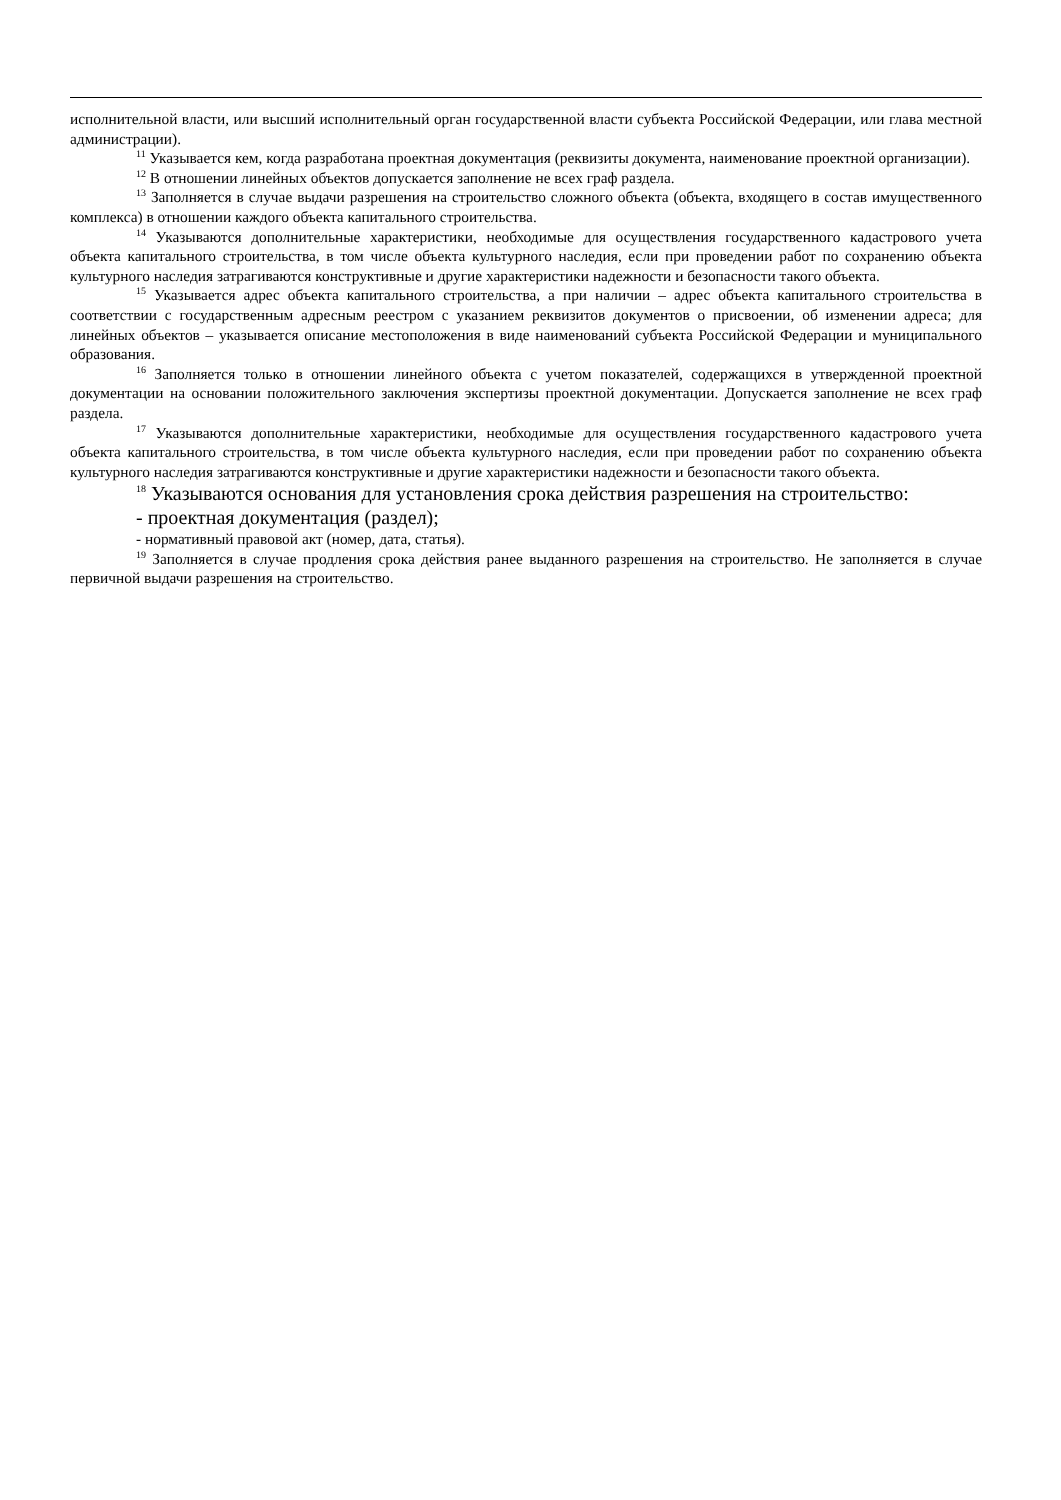исполнительной власти, или высший исполнительный орган государственной власти субъекта Российской Федерации, или глава местной администрации).
<sup>11</sup> Указывается кем, когда разработана проектная документация (реквизиты документа, наименование проектной организации).
<sup>12</sup> В отношении линейных объектов допускается заполнение не всех граф раздела.
<sup>13</sup> Заполняется в случае выдачи разрешения на строительство сложного объекта (объекта, входящего в состав имущественного комплекса) в отношении каждого объекта капитального строительства.
<sup>14</sup> Указываются дополнительные характеристики, необходимые для осуществления государственного кадастрового учета объекта капитального строительства, в том числе объекта культурного наследия, если при проведении работ по сохранению объекта культурного наследия затрагиваются конструктивные и другие характеристики надежности и безопасности такого объекта.
<sup>15</sup> Указывается адрес объекта капитального строительства, а при наличии – адрес объекта капитального строительства в соответствии с государственным адресным реестром с указанием реквизитов документов о присвоении, об изменении адреса; для линейных объектов – указывается описание местоположения в виде наименований субъекта Российской Федерации и муниципального образования.
<sup>16</sup> Заполняется только в отношении линейного объекта с учетом показателей, содержащихся в утвержденной проектной документации на основании положительного заключения экспертизы проектной документации. Допускается заполнение не всех граф раздела.
<sup>17</sup> Указываются дополнительные характеристики, необходимые для осуществления государственного кадастрового учета объекта капитального строительства, в том числе объекта культурного наследия, если при проведении работ по сохранению объекта культурного наследия затрагиваются конструктивные и другие характеристики надежности и безопасности такого объекта.
<sup>18</sup> Указываются основания для установления срока действия разрешения на строительство:
- проектная документация (раздел);
- нормативный правовой акт (номер, дата, статья).
<sup>19</sup> Заполняется в случае продления срока действия ранее выданного разрешения на строительство. Не заполняется в случае первичной выдачи разрешения на строительство.